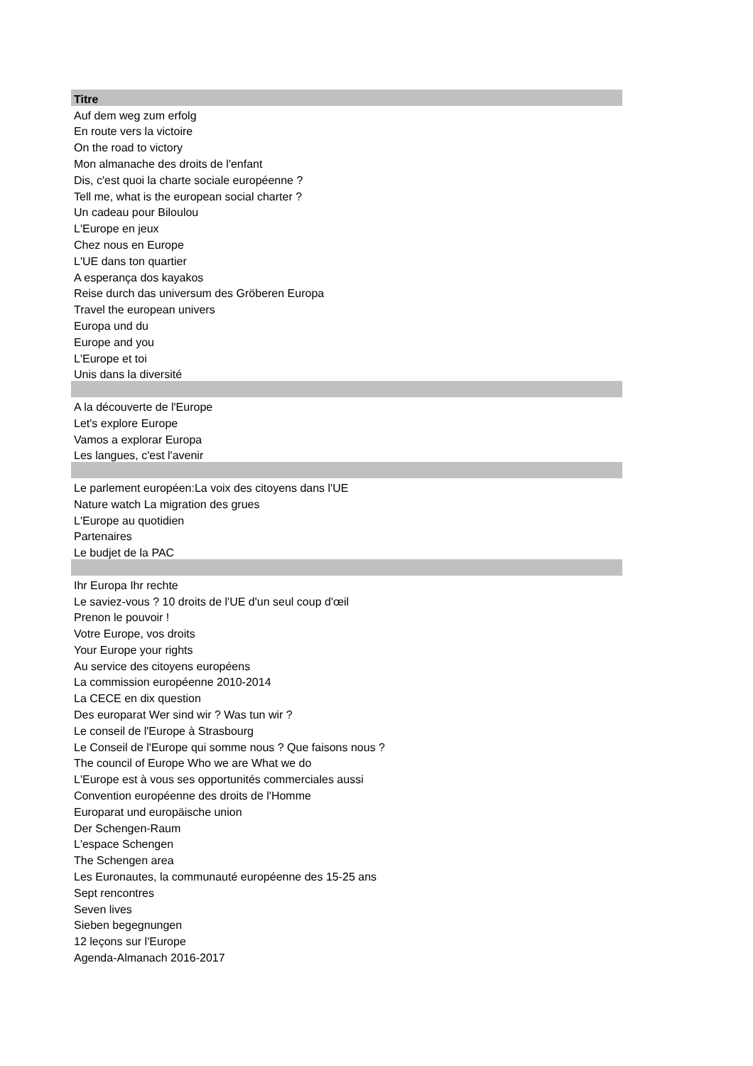| Titre |
| --- |
| Auf dem weg zum erfolg |
| En route vers la victoire |
| On the road to victory |
| Mon almanache des droits de l'enfant |
| Dis, c'est quoi la charte sociale européenne ? |
| Tell me, what is the european social charter ? |
| Un cadeau pour Biloulou |
| L'Europe en jeux |
| Chez nous en Europe |
| L'UE dans ton quartier |
| A esperança dos kayakos |
| Reise durch das universum des Gröberen Europa |
| Travel the european univers |
| Europa und du |
| Europe and you |
| L'Europe et toi |
| Unis dans la diversité |
| A la découverte de l'Europe |
| Let's explore Europe |
| Vamos a explorar Europa |
| Les langues, c'est l'avenir |
| Le parlement européen:La voix des citoyens dans l'UE |
| Nature watch La migration des grues |
| L'Europe au quotidien |
| Partenaires |
| Le budjet de la PAC |
| Ihr Europa Ihr rechte |
| Le saviez-vous ? 10 droits de l'UE d'un seul coup d'œil |
| Prenon le pouvoir ! |
| Votre Europe, vos droits |
| Your Europe your rights |
| Au service des citoyens européens |
| La commission européenne 2010-2014 |
| La CECE en dix question |
| Des europarat Wer sind wir ? Was tun wir ? |
| Le conseil de l'Europe à Strasbourg |
| Le Conseil de l'Europe qui somme nous ? Que faisons nous ? |
| The council of Europe Who we are What we do |
| L'Europe est à vous ses opportunités commerciales aussi |
| Convention européenne des droits de l'Homme |
| Europarat und europäische union |
| Der Schengen-Raum |
| L'espace Schengen |
| The Schengen area |
| Les Euronautes, la communauté européenne des 15-25 ans |
| Sept rencontres |
| Seven lives |
| Sieben begegnungen |
| 12 leçons sur l'Europe |
| Agenda-Almanach 2016-2017 |